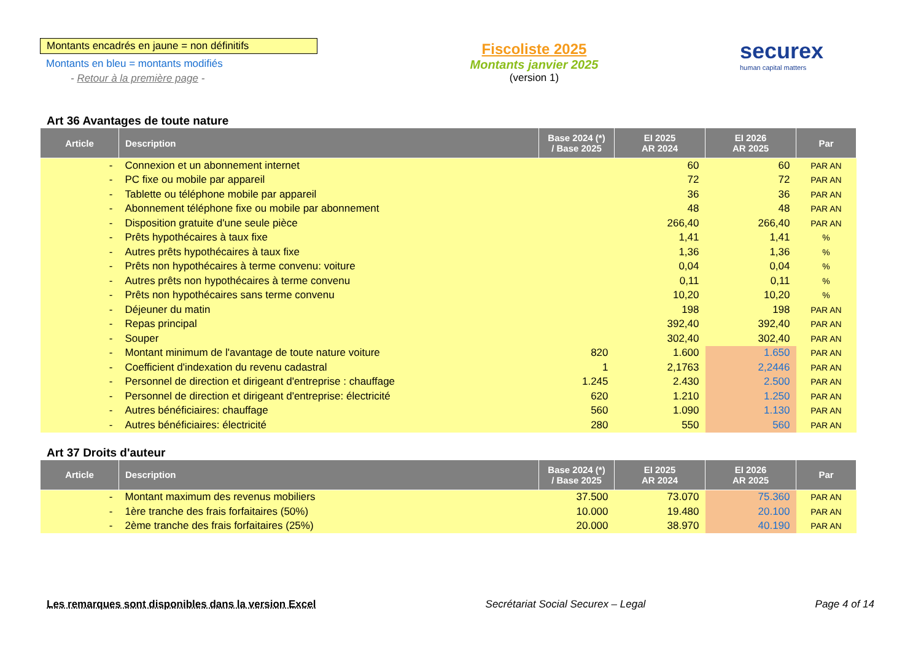Montants encadrés en jaune = non définitifs
Montants en bleu = montants modifiés
- Retour à la première page -
Fiscoliste 2025
Montants janvier 2025
(version 1)
securex
human capital matters
Art 36 Avantages de toute nature
| Article | Description | Base 2024 (*) / Base 2025 | EI 2025 AR 2024 | EI 2026 AR 2025 | Par |
| --- | --- | --- | --- | --- | --- |
| - | Connexion et un abonnement internet | | 60 | 60 | PAR AN |
| - | PC fixe ou mobile par appareil | | 72 | 72 | PAR AN |
| - | Tablette ou téléphone mobile par appareil | | 36 | 36 | PAR AN |
| - | Abonnement téléphone fixe ou mobile par abonnement | | 48 | 48 | PAR AN |
| - | Disposition gratuite d'une seule pièce | | 266,40 | 266,40 | PAR AN |
| - | Prêts hypothécaires à taux fixe | | 1,41 | 1,41 | % |
| - | Autres prêts hypothécaires à taux fixe | | 1,36 | 1,36 | % |
| - | Prêts non hypothécaires à terme convenu: voiture | | 0,04 | 0,04 | % |
| - | Autres prêts non hypothécaires à terme convenu | | 0,11 | 0,11 | % |
| - | Prêts non hypothécaires sans terme convenu | | 10,20 | 10,20 | % |
| - | Déjeuner du matin | | 198 | 198 | PAR AN |
| - | Repas principal | | 392,40 | 392,40 | PAR AN |
| - | Souper | | 302,40 | 302,40 | PAR AN |
| - | Montant minimum de l'avantage de toute nature voiture | 820 | 1.600 | 1.650 | PAR AN |
| - | Coefficient d'indexation du revenu cadastral | 1 | 2,1763 | 2,2446 | PAR AN |
| - | Personnel de direction et dirigeant d'entreprise : chauffage | 1.245 | 2.430 | 2.500 | PAR AN |
| - | Personnel de direction et dirigeant d'entreprise: électricité | 620 | 1.210 | 1.250 | PAR AN |
| - | Autres bénéficiaires: chauffage | 560 | 1.090 | 1.130 | PAR AN |
| - | Autres bénéficiaires: électricité | 280 | 550 | 560 | PAR AN |
Art 37 Droits d'auteur
| Article | Description | Base 2024 (*) / Base 2025 | EI 2025 AR 2024 | EI 2026 AR 2025 | Par |
| --- | --- | --- | --- | --- | --- |
| - | Montant maximum des revenus mobiliers | 37.500 | 73.070 | 75.360 | PAR AN |
| - | 1ère tranche des frais forfaitaires (50%) | 10.000 | 19.480 | 20.100 | PAR AN |
| - | 2ème tranche des frais forfaitaires (25%) | 20.000 | 38.970 | 40.190 | PAR AN |
Les remarques sont disponibles dans la version Excel Secrétariat Social Securex – Legal Page 4 of 14